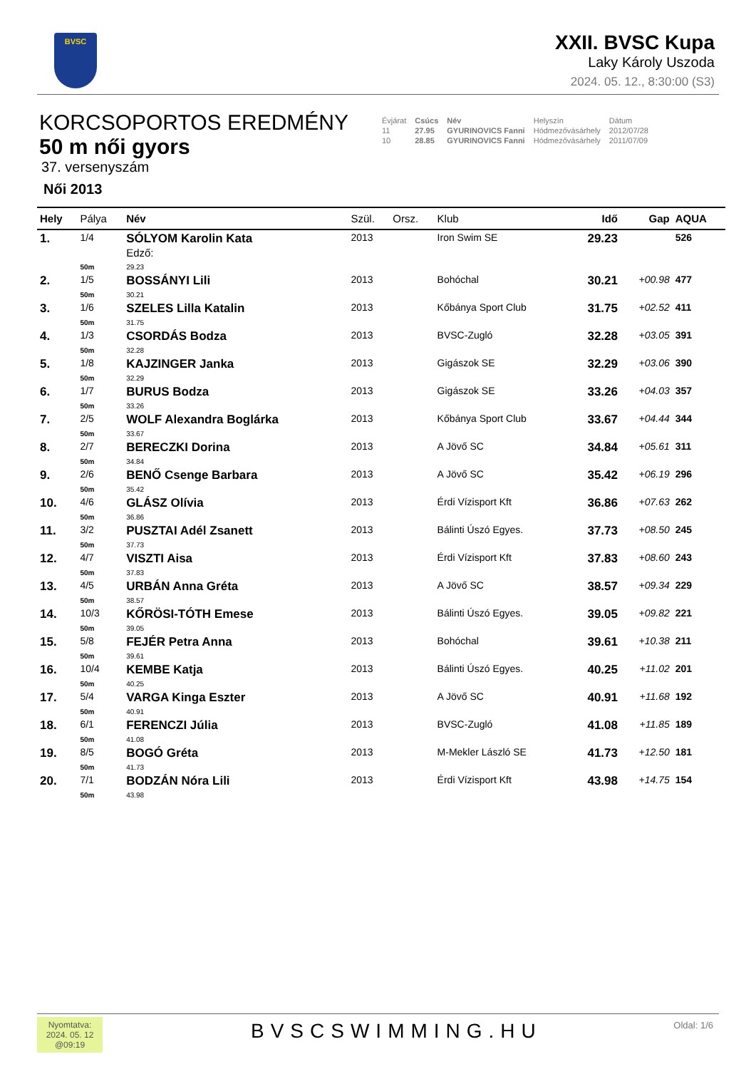BVSC
XXII. BVSC Kupa
Laky Károly Uszoda
2024. 05. 12., 8:30:00 (S3)
KORCSOPORTOS EREDMÉNY
50 m női gyors
37. versenyszám
Női 2013
| Évjárat | Csúcs | Név | Helyszín | Dátum |
| 11 | 27.95 | GYURINOVICS Fanni | Hódmezővásárhely | 2012/07/28 |
| 10 | 28.85 | GYURINOVICS Fanni | Hódmezővásárhely | 2011/07/09 |
| Hely | Pálya | Név | Szül. | Orsz. | Klub | Idő | Gap | AQUA |
| --- | --- | --- | --- | --- | --- | --- | --- | --- |
| 1. | 1/4 | SÓLYOM Karolin Kata Edző: | 2013 | | Iron Swim SE | 29.23 | | 526 |
| | 50m | 29.23 | | | | | | |
| 2. | 1/5 | BOSSÁNYI Lili | 2013 | | Bohóchal | 30.21 | +00.98 | 477 |
| | 50m | 30.21 | | | | | | |
| 3. | 1/6 | SZELES Lilla Katalin | 2013 | | Kőbánya Sport Club | 31.75 | +02.52 | 411 |
| | 50m | 31.75 | | | | | | |
| 4. | 1/3 | CSORDÁS Bodza | 2013 | | BVSC-Zugló | 32.28 | +03.05 | 391 |
| | 50m | 32.28 | | | | | | |
| 5. | 1/8 | KAJZINGER Janka | 2013 | | Gigászok SE | 32.29 | +03.06 | 390 |
| | 50m | 32.29 | | | | | | |
| 6. | 1/7 | BURUS Bodza | 2013 | | Gigászok SE | 33.26 | +04.03 | 357 |
| | 50m | 33.26 | | | | | | |
| 7. | 2/5 | WOLF Alexandra Boglárka | 2013 | | Kőbánya Sport Club | 33.67 | +04.44 | 344 |
| | 50m | 33.67 | | | | | | |
| 8. | 2/7 | BERECZKI Dorina | 2013 | | A Jövő SC | 34.84 | +05.61 | 311 |
| | 50m | 34.84 | | | | | | |
| 9. | 2/6 | BENŐ Csenge Barbara | 2013 | | A Jövő SC | 35.42 | +06.19 | 296 |
| | 50m | 35.42 | | | | | | |
| 10. | 4/6 | GLÁSZ Olívia | 2013 | | Érdi Vízisport Kft | 36.86 | +07.63 | 262 |
| | 50m | 36.86 | | | | | | |
| 11. | 3/2 | PUSZTAI Adél Zsanett | 2013 | | Bálinti Úszó Egyes. | 37.73 | +08.50 | 245 |
| | 50m | 37.73 | | | | | | |
| 12. | 4/7 | VISZTI Aisa | 2013 | | Érdi Vízisport Kft | 37.83 | +08.60 | 243 |
| | 50m | 37.83 | | | | | | |
| 13. | 4/5 | URBÁN Anna Gréta | 2013 | | A Jövő SC | 38.57 | +09.34 | 229 |
| | 50m | 38.57 | | | | | | |
| 14. | 10/3 | KŐRÖSI-TÓTH Emese | 2013 | | Bálinti Úszó Egyes. | 39.05 | +09.82 | 221 |
| | 50m | 39.05 | | | | | | |
| 15. | 5/8 | FEJÉR Petra Anna | 2013 | | Bohóchal | 39.61 | +10.38 | 211 |
| | 50m | 39.61 | | | | | | |
| 16. | 10/4 | KEMBE Katja | 2013 | | Bálinti Úszó Egyes. | 40.25 | +11.02 | 201 |
| | 50m | 40.25 | | | | | | |
| 17. | 5/4 | VARGA Kinga Eszter | 2013 | | A Jövő SC | 40.91 | +11.68 | 192 |
| | 50m | 40.91 | | | | | | |
| 18. | 6/1 | FERENCZI Júlia | 2013 | | BVSC-Zugló | 41.08 | +11.85 | 189 |
| | 50m | 41.08 | | | | | | |
| 19. | 8/5 | BOGÓ Gréta | 2013 | | M-Mekler László SE | 41.73 | +12.50 | 181 |
| | 50m | 41.73 | | | | | | |
| 20. | 7/1 | BODZÁN Nóra Lili | 2013 | | Érdi Vízisport Kft | 43.98 | +14.75 | 154 |
| | 50m | 43.98 | | | | | | |
Nyomtatva:
2024. 05. 12
@09:19
BVSCSWIMMING.HU Oldal: 1/6